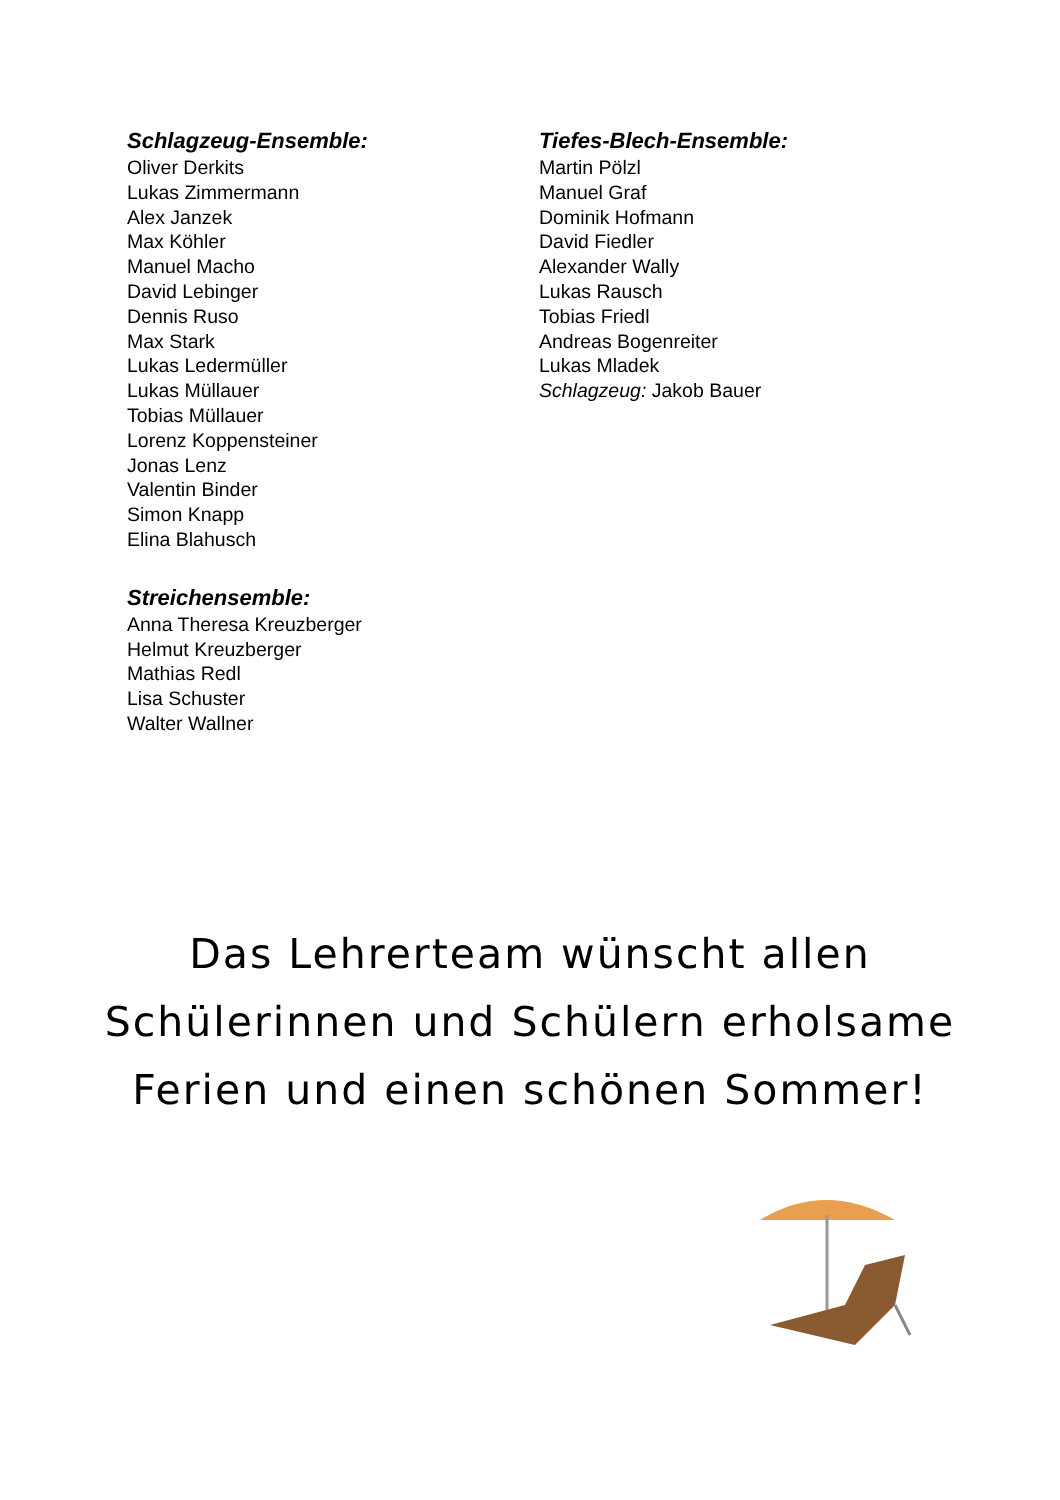Schlagzeug-Ensemble:
Oliver Derkits
Lukas Zimmermann
Alex Janzek
Max Köhler
Manuel Macho
David Lebinger
Dennis Ruso
Max Stark
Lukas Ledermüller
Lukas Müllauer
Tobias Müllauer
Lorenz Koppensteiner
Jonas Lenz
Valentin Binder
Simon Knapp
Elina Blahusch
Streichensemble:
Anna Theresa Kreuzberger
Helmut Kreuzberger
Mathias Redl
Lisa Schuster
Walter Wallner
Tiefes-Blech-Ensemble:
Martin Pölzl
Manuel Graf
Dominik Hofmann
David Fiedler
Alexander Wally
Lukas Rausch
Tobias Friedl
Andreas Bogenreiter
Lukas Mladek
Schlagzeug: Jakob Bauer
Das Lehrerteam wünscht allen
Schülerinnen und Schülern erholsame
Ferien und einen schönen Sommer!